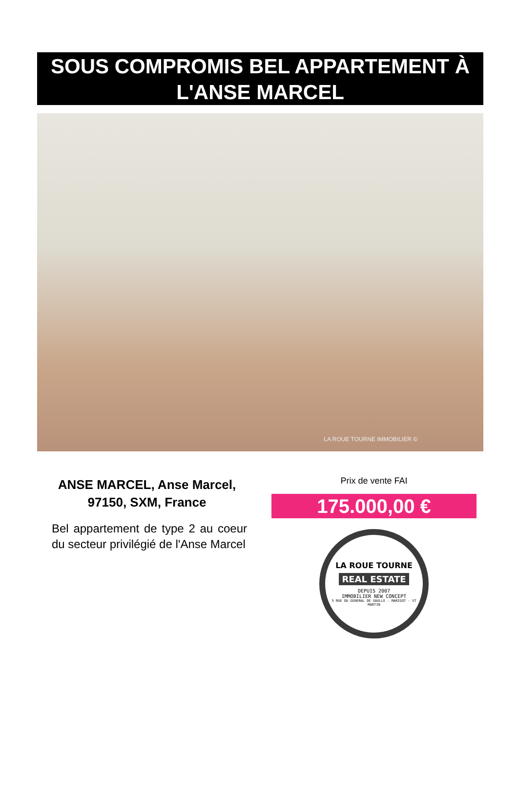SOUS COMPROMIS BEL APPARTEMENT À L'ANSE MARCEL
LA ROUE TOURNE IMMOBILIER ©
ANSE MARCEL, Anse Marcel, 97150, SXM, France
Bel appartement de type 2 au coeur du secteur privilégié de l'Anse Marcel
Prix de vente FAI
175.000,00 €
LA ROUE TOURNE
REAL ESTATE
DEPUIS 2007
IMMOBILIER NEW CONCEPT
5 RUE DU GENERAL DE GAULLE - MARIGOT - ST MARTIN